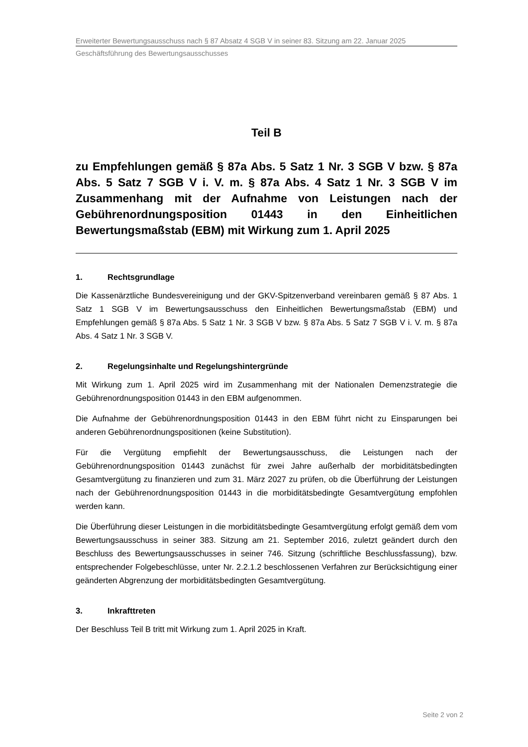Erweiterter Bewertungsausschuss nach § 87 Absatz 4 SGB V in seiner 83. Sitzung am 22. Januar 2025
Geschäftsführung des Bewertungsausschusses
Teil B
zu Empfehlungen gemäß § 87a Abs. 5 Satz 1 Nr. 3 SGB V bzw. § 87a Abs. 5 Satz 7 SGB V i. V. m. § 87a Abs. 4 Satz 1 Nr. 3 SGB V im Zusammenhang mit der Aufnahme von Leistungen nach der Gebührenordnungsposition 01443 in den Einheitlichen Bewertungsmaßstab (EBM) mit Wirkung zum 1. April 2025
1. Rechtsgrundlage
Die Kassenärztliche Bundesvereinigung und der GKV-Spitzenverband vereinbaren gemäß § 87 Abs. 1 Satz 1 SGB V im Bewertungsausschuss den Einheitlichen Bewertungsmaßstab (EBM) und Empfehlungen gemäß § 87a Abs. 5 Satz 1 Nr. 3 SGB V bzw. § 87a Abs. 5 Satz 7 SGB V i. V. m. § 87a Abs. 4 Satz 1 Nr. 3 SGB V.
2. Regelungsinhalte und Regelungshintergründe
Mit Wirkung zum 1. April 2025 wird im Zusammenhang mit der Nationalen Demenzstrategie die Gebührenordnungsposition 01443 in den EBM aufgenommen.
Die Aufnahme der Gebührenordnungsposition 01443 in den EBM führt nicht zu Einsparungen bei anderen Gebührenordnungspositionen (keine Substitution).
Für die Vergütung empfiehlt der Bewertungsausschuss, die Leistungen nach der Gebührenordnungsposition 01443 zunächst für zwei Jahre außerhalb der morbiditätsbedingten Gesamtvergütung zu finanzieren und zum 31. März 2027 zu prüfen, ob die Überführung der Leistungen nach der Gebührenordnungsposition 01443 in die morbiditätsbedingte Gesamtvergütung empfohlen werden kann.
Die Überführung dieser Leistungen in die morbiditätsbedingte Gesamtvergütung erfolgt gemäß dem vom Bewertungsausschuss in seiner 383. Sitzung am 21. September 2016, zuletzt geändert durch den Beschluss des Bewertungsausschusses in seiner 746. Sitzung (schriftliche Beschlussfassung), bzw. entsprechender Folgebeschlüsse, unter Nr. 2.2.1.2 beschlossenen Verfahren zur Berücksichtigung einer geänderten Abgrenzung der morbiditätsbedingten Gesamtvergütung.
3. Inkrafttreten
Der Beschluss Teil B tritt mit Wirkung zum 1. April 2025 in Kraft.
Seite 2 von 2